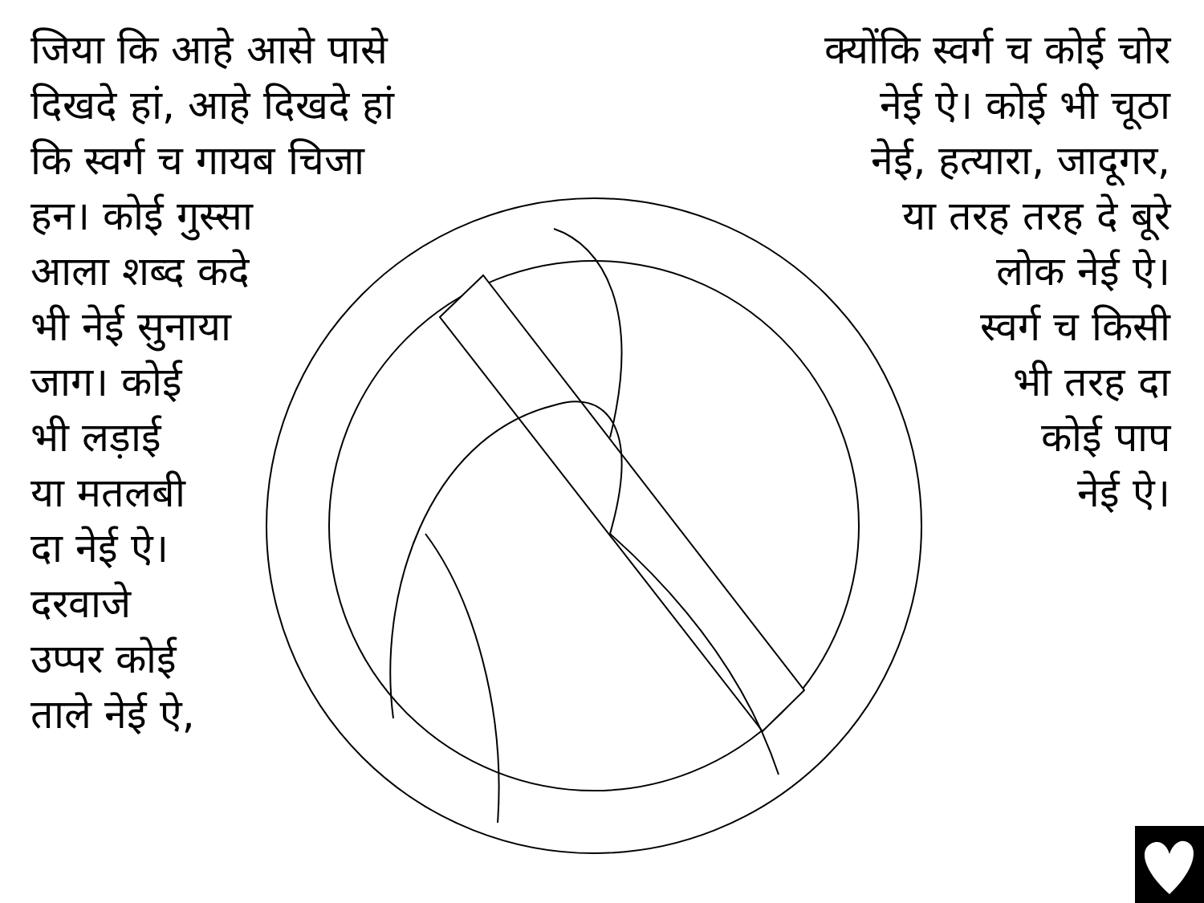जिया कि आहे आसे पासे
दिखदे हां, आहे दिखदे हां
कि स्वर्ग च गायब चिजा
हन। कोई गुस्सा
आला शब्द कदे
भी नेई सुनाया
जाग। कोई
भी लड़ाई
या मतलबी
दा नेई ऐ।
दरवाजे
उप्पर कोई
ताले नेई ऐ,
क्योंकि स्वर्ग च कोई चोर
नेई ऐ। कोई भी चूठा
नेई, हत्यारा, जादूगर,
या तरह तरह दे बूरे
लोक नेई ऐ।
स्वर्ग च किसी
भी तरह दा
कोई पाप
नेई ऐ।